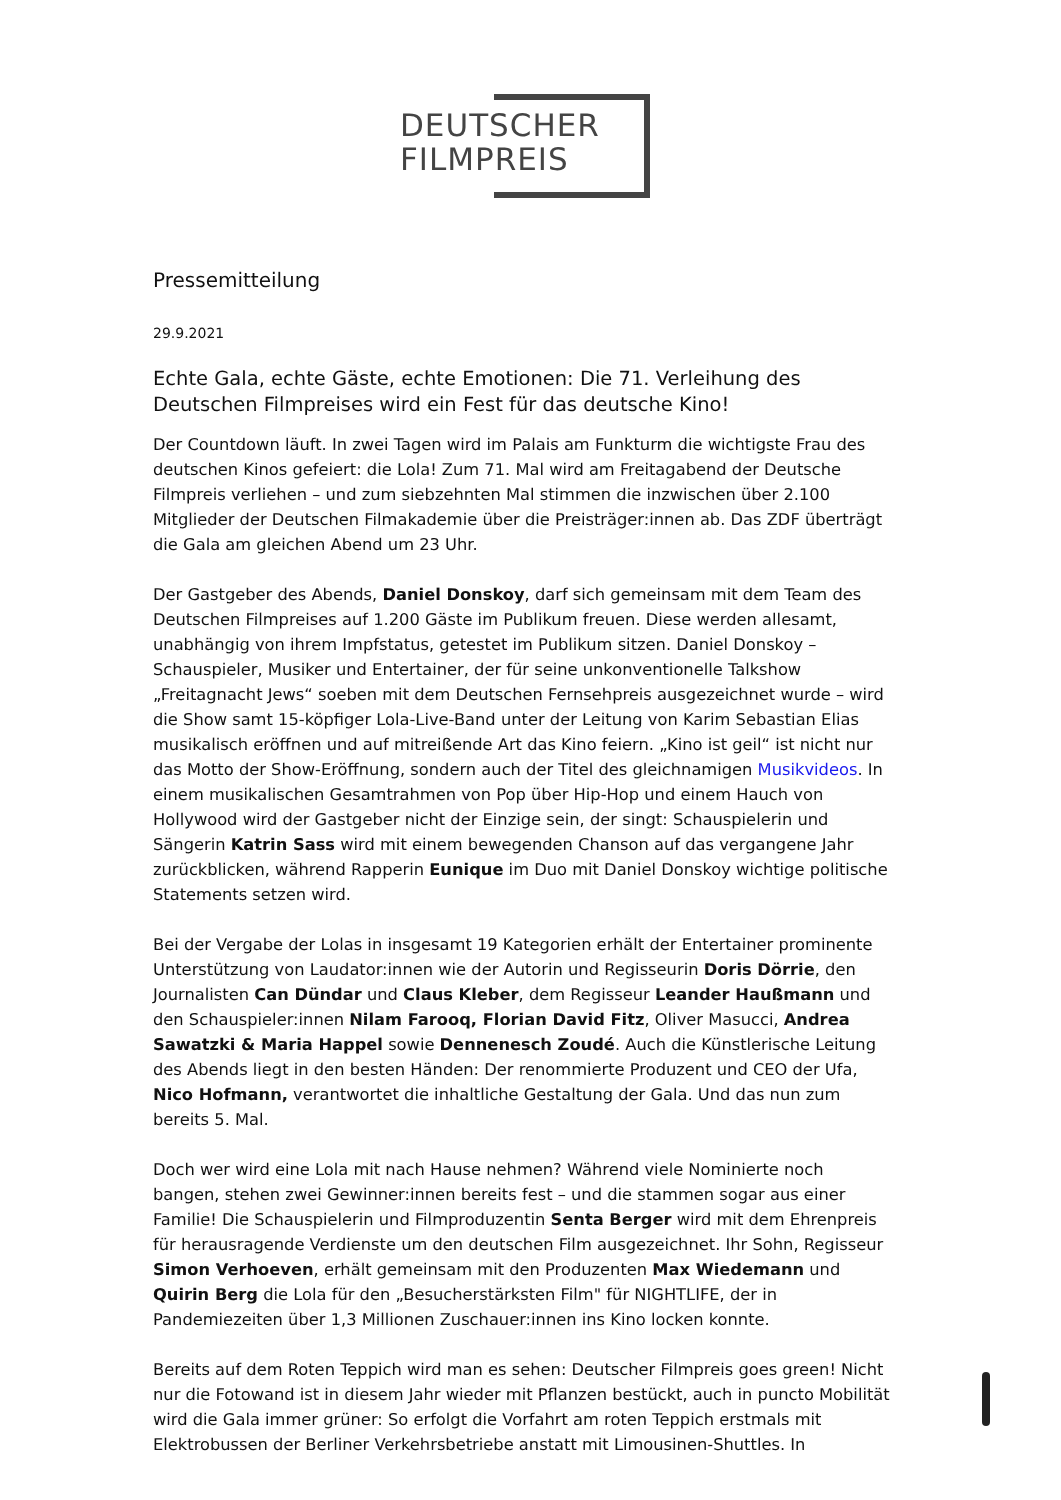DEUTSCHER
FILMPREIS
Pressemitteilung
29.9.2021
Echte Gala, echte Gäste, echte Emotionen: Die 71. Verleihung des Deutschen Filmpreises wird ein Fest für das deutsche Kino!
Der Countdown läuft. In zwei Tagen wird im Palais am Funkturm die wichtigste Frau des deutschen Kinos gefeiert: die Lola! Zum 71. Mal wird am Freitagabend der Deutsche Filmpreis verliehen – und zum siebzehnten Mal stimmen die inzwischen über 2.100 Mitglieder der Deutschen Filmakademie über die Preisträger:innen ab. Das ZDF überträgt die Gala am gleichen Abend um 23 Uhr.
Der Gastgeber des Abends, Daniel Donskoy, darf sich gemeinsam mit dem Team des Deutschen Filmpreises auf 1.200 Gäste im Publikum freuen. Diese werden allesamt, unabhängig von ihrem Impfstatus, getestet im Publikum sitzen. Daniel Donskoy – Schauspieler, Musiker und Entertainer, der für seine unkonventionelle Talkshow „Freitagnacht Jews“ soeben mit dem Deutschen Fernsehpreis ausgezeichnet wurde – wird die Show samt 15-köpfiger Lola-Live-Band unter der Leitung von Karim Sebastian Elias musikalisch eröffnen und auf mitreißende Art das Kino feiern. „Kino ist geil“ ist nicht nur das Motto der Show-Eröffnung, sondern auch der Titel des gleichnamigen Musikvideos. In einem musikalischen Gesamtrahmen von Pop über Hip-Hop und einem Hauch von Hollywood wird der Gastgeber nicht der Einzige sein, der singt: Schauspielerin und Sängerin Katrin Sass wird mit einem bewegenden Chanson auf das vergangene Jahr zurückblicken, während Rapperin Eunique im Duo mit Daniel Donskoy wichtige politische Statements setzen wird.
Bei der Vergabe der Lolas in insgesamt 19 Kategorien erhält der Entertainer prominente Unterstützung von Laudator:innen wie der Autorin und Regisseurin Doris Dörrie, den Journalisten Can Dündar und Claus Kleber, dem Regisseur Leander Haußmann und den Schauspieler:innen Nilam Farooq, Florian David Fitz, Oliver Masucci, Andrea Sawatzki & Maria Happel sowie Dennenesch Zoudé. Auch die Künstlerische Leitung des Abends liegt in den besten Händen: Der renommierte Produzent und CEO der Ufa, Nico Hofmann, verantwortet die inhaltliche Gestaltung der Gala. Und das nun zum bereits 5. Mal.
Doch wer wird eine Lola mit nach Hause nehmen? Während viele Nominierte noch bangen, stehen zwei Gewinner:innen bereits fest – und die stammen sogar aus einer Familie! Die Schauspielerin und Filmproduzentin Senta Berger wird mit dem Ehrenpreis für herausragende Verdienste um den deutschen Film ausgezeichnet. Ihr Sohn, Regisseur Simon Verhoeven, erhält gemeinsam mit den Produzenten Max Wiedemann und Quirin Berg die Lola für den „Besucherstärksten Film" für NIGHTLIFE, der in Pandemiezeiten über 1,3 Millionen Zuschauer:innen ins Kino locken konnte.
Bereits auf dem Roten Teppich wird man es sehen: Deutscher Filmpreis goes green! Nicht nur die Fotowand ist in diesem Jahr wieder mit Pflanzen bestückt, auch in puncto Mobilität wird die Gala immer grüner: So erfolgt die Vorfahrt am roten Teppich erstmals mit Elektrobussen der Berliner Verkehrsbetriebe anstatt mit Limousinen-Shuttles. In